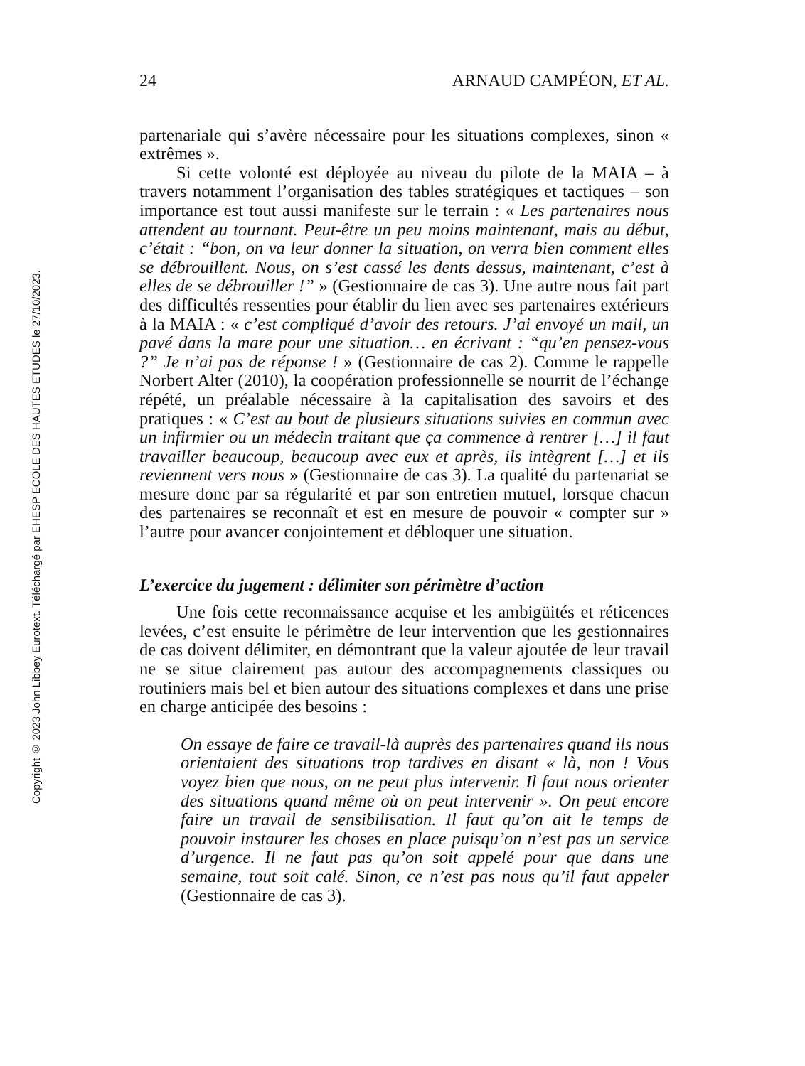Copyright © 2023 John Libbey Eurotext. Téléchargé par EHESP ECOLE DES HAUTES ETUDES le 27/10/2023.
24 ARNAUD CAMPÉON, ET AL.
partenariale qui s’avère nécessaire pour les situations complexes, sinon « extrêmes ».
Si cette volonté est déployée au niveau du pilote de la MAIA – à travers notamment l’organisation des tables stratégiques et tactiques – son importance est tout aussi manifeste sur le terrain : « Les partenaires nous attendent au tournant. Peut-être un peu moins maintenant, mais au début, c’était : “bon, on va leur donner la situation, on verra bien comment elles se débrouillent. Nous, on s’est cassé les dents dessus, maintenant, c’est à elles de se débrouiller !” » (Gestionnaire de cas 3). Une autre nous fait part des difficultés ressenties pour établir du lien avec ses partenaires extérieurs à la MAIA : « c’est compliqué d’avoir des retours. J’ai envoyé un mail, un pavé dans la mare pour une situation… en écrivant : “qu’en pensez-vous ?” Je n’ai pas de réponse ! » (Gestionnaire de cas 2). Comme le rappelle Norbert Alter (2010), la coopération professionnelle se nourrit de l’échange répété, un préalable nécessaire à la capitalisation des savoirs et des pratiques : « C’est au bout de plusieurs situations suivies en commun avec un infirmier ou un médecin traitant que ça commence à rentrer […] il faut travailler beaucoup, beaucoup avec eux et après, ils intègrent […] et ils reviennent vers nous » (Gestionnaire de cas 3). La qualité du partenariat se mesure donc par sa régularité et par son entretien mutuel, lorsque chacun des partenaires se reconnaît et est en mesure de pouvoir « compter sur » l’autre pour avancer conjointement et débloquer une situation.
L’exercice du jugement : délimiter son périmètre d’action
Une fois cette reconnaissance acquise et les ambigüités et réticences levées, c’est ensuite le périmètre de leur intervention que les gestionnaires de cas doivent délimiter, en démontrant que la valeur ajoutée de leur travail ne se situe clairement pas autour des accompagnements classiques ou routiniers mais bel et bien autour des situations complexes et dans une prise en charge anticipée des besoins :
On essaye de faire ce travail-là auprès des partenaires quand ils nous orientaient des situations trop tardives en disant « là, non ! Vous voyez bien que nous, on ne peut plus intervenir. Il faut nous orienter des situations quand même où on peut intervenir ». On peut encore faire un travail de sensibilisation. Il faut qu’on ait le temps de pouvoir instaurer les choses en place puisqu’on n’est pas un service d’urgence. Il ne faut pas qu’on soit appelé pour que dans une semaine, tout soit calé. Sinon, ce n’est pas nous qu’il faut appeler (Gestionnaire de cas 3).